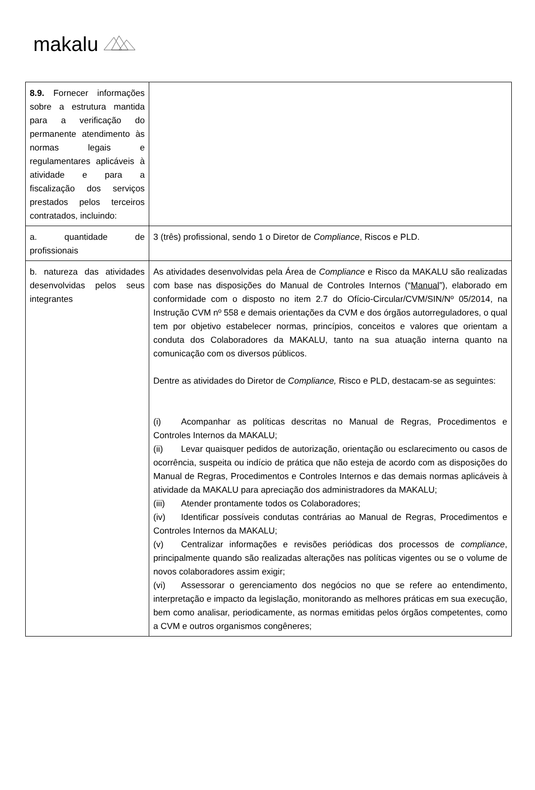makalu
| 8.9. Fornecer informações sobre a estrutura mantida para a verificação do permanente atendimento às normas legais e regulamentares aplicáveis à atividade e para a fiscalização dos serviços prestados pelos terceiros contratados, incluindo: | |
| a. quantidade de profissionais | 3 (três) profissional, sendo 1 o Diretor de Compliance , Riscos e PLD. |
| b. natureza das atividades desenvolvidas pelos seus integrantes | As atividades desenvolvidas pela Área de Compliance e Risco da MAKALU são realizadas com base nas disposições do Manual de Controles Internos (“ Manual ”), elaborado em conformidade com o disposto no item 2.7 do Ofício-Circular/CVM/SIN/Nº 05/2014, na Instrução CVM nº 558 e demais orientações da CVM e dos órgãos autorreguladores, o qual tem por objetivo estabelecer normas, princípios, conceitos e valores que orientam a conduta dos Colaboradores da MAKALU, tanto na sua atuação interna quanto na comunicação com os diversos públicos. Dentre as atividades do Diretor de Compliance, Risco e PLD, destacam-se as seguintes: (i) Acompanhar as políticas descritas no Manual de Regras, Procedimentos e Controles Internos da MAKALU; (ii) Levar quaisquer pedidos de autorização, orientação ou esclarecimento ou casos de ocorrência, suspeita ou indício de prática que não esteja de acordo com as disposições do Manual de Regras, Procedimentos e Controles Internos e das demais normas aplicáveis à atividade da MAKALU para apreciação dos administradores da MAKALU; (iii) Atender prontamente todos os Colaboradores; (iv) Identificar possíveis condutas contrárias ao Manual de Regras, Procedimentos e Controles Internos da MAKALU; (v) Centralizar informações e revisões periódicas dos processos de compliance , principalmente quando são realizadas alterações nas políticas vigentes ou se o volume de novos colaboradores assim exigir; (vi) Assessorar o gerenciamento dos negócios no que se refere ao entendimento, interpretação e impacto da legislação, monitorando as melhores práticas em sua execução, bem como analisar, periodicamente, as normas emitidas pelos órgãos competentes, como a CVM e outros organismos congêneres; |